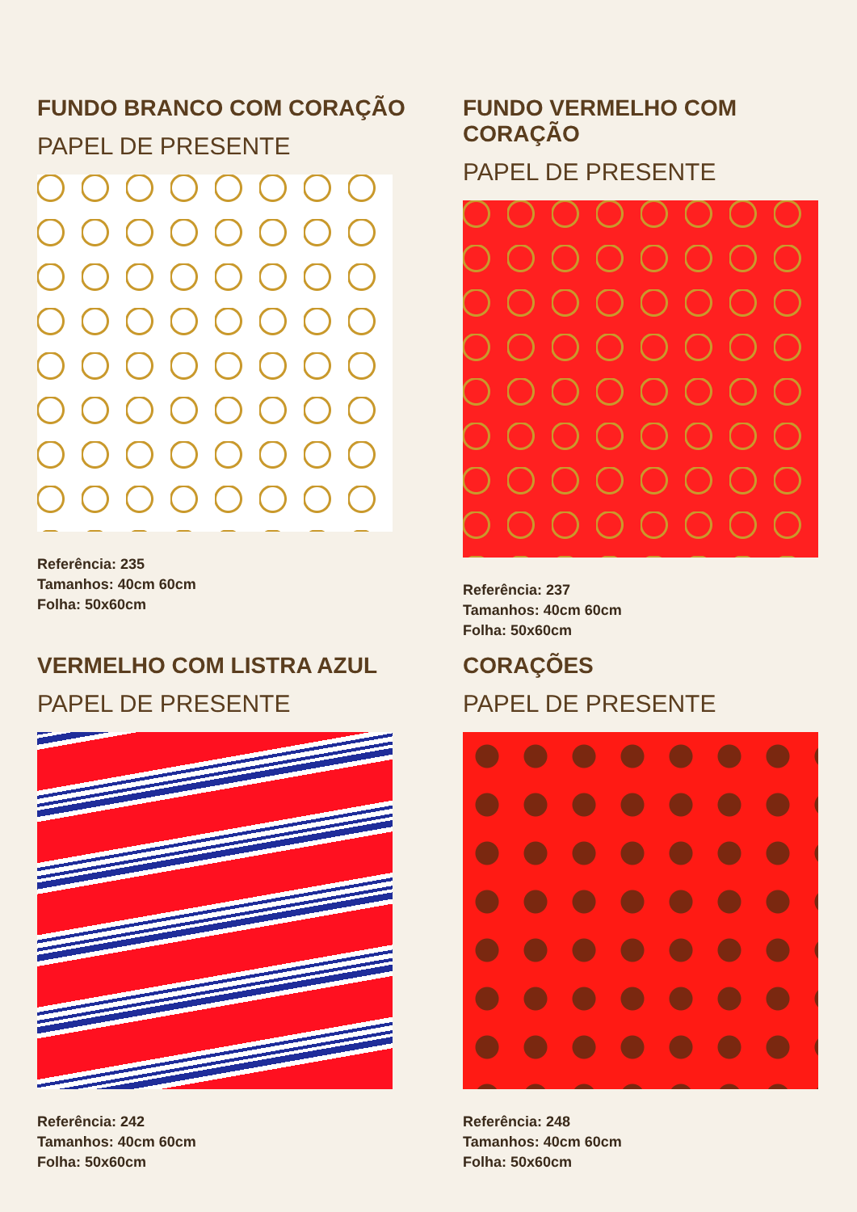FUNDO BRANCO COM CORAÇÃO
PAPEL DE PRESENTE
Referência: 235
Tamanhos: 40cm 60cm
Folha: 50x60cm
FUNDO VERMELHO COM CORAÇÃO
PAPEL DE PRESENTE
Referência: 237
Tamanhos: 40cm 60cm
Folha: 50x60cm
VERMELHO COM LISTRA AZUL
PAPEL DE PRESENTE
Referência: 242
Tamanhos: 40cm 60cm
Folha: 50x60cm
CORAÇÕES
PAPEL DE PRESENTE
Referência: 248
Tamanhos: 40cm 60cm
Folha: 50x60cm